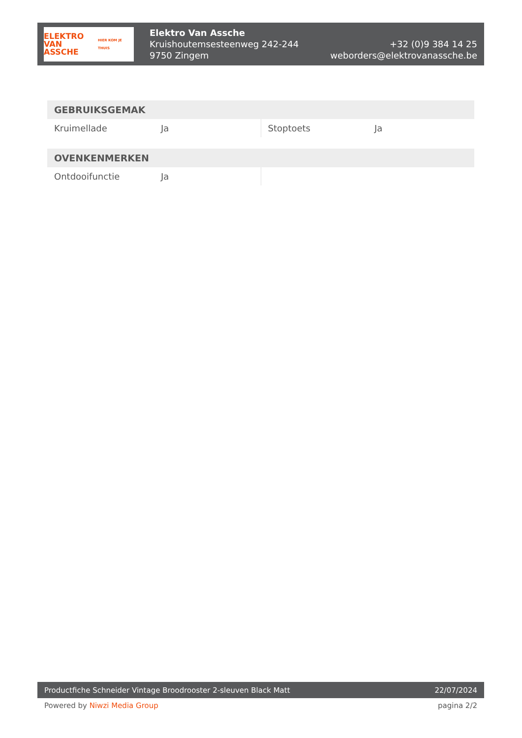ELEKTRO
VAN ASSCHE
HIER KOM JE THUIS
Elektro Van Assche
Kruishoutemsesteenweg 242-244
9750 Zingem
+32 (0)9 384 14 25
weborders@elektrovanassche.be
| GEBRUIKSGEMAK | | | |
| --- | --- | --- | --- |
| Kruimellade | Ja | Stoptoets | Ja |
| OVENKENMERKEN | | | |
| --- | --- | --- | --- |
| Ontdooifunctie | Ja | | |
Productfiche Schneider Vintage Broodrooster 2-sleuven Black Matt 22/07/2024
Powered by Niwzi Media Group pagina 2/2